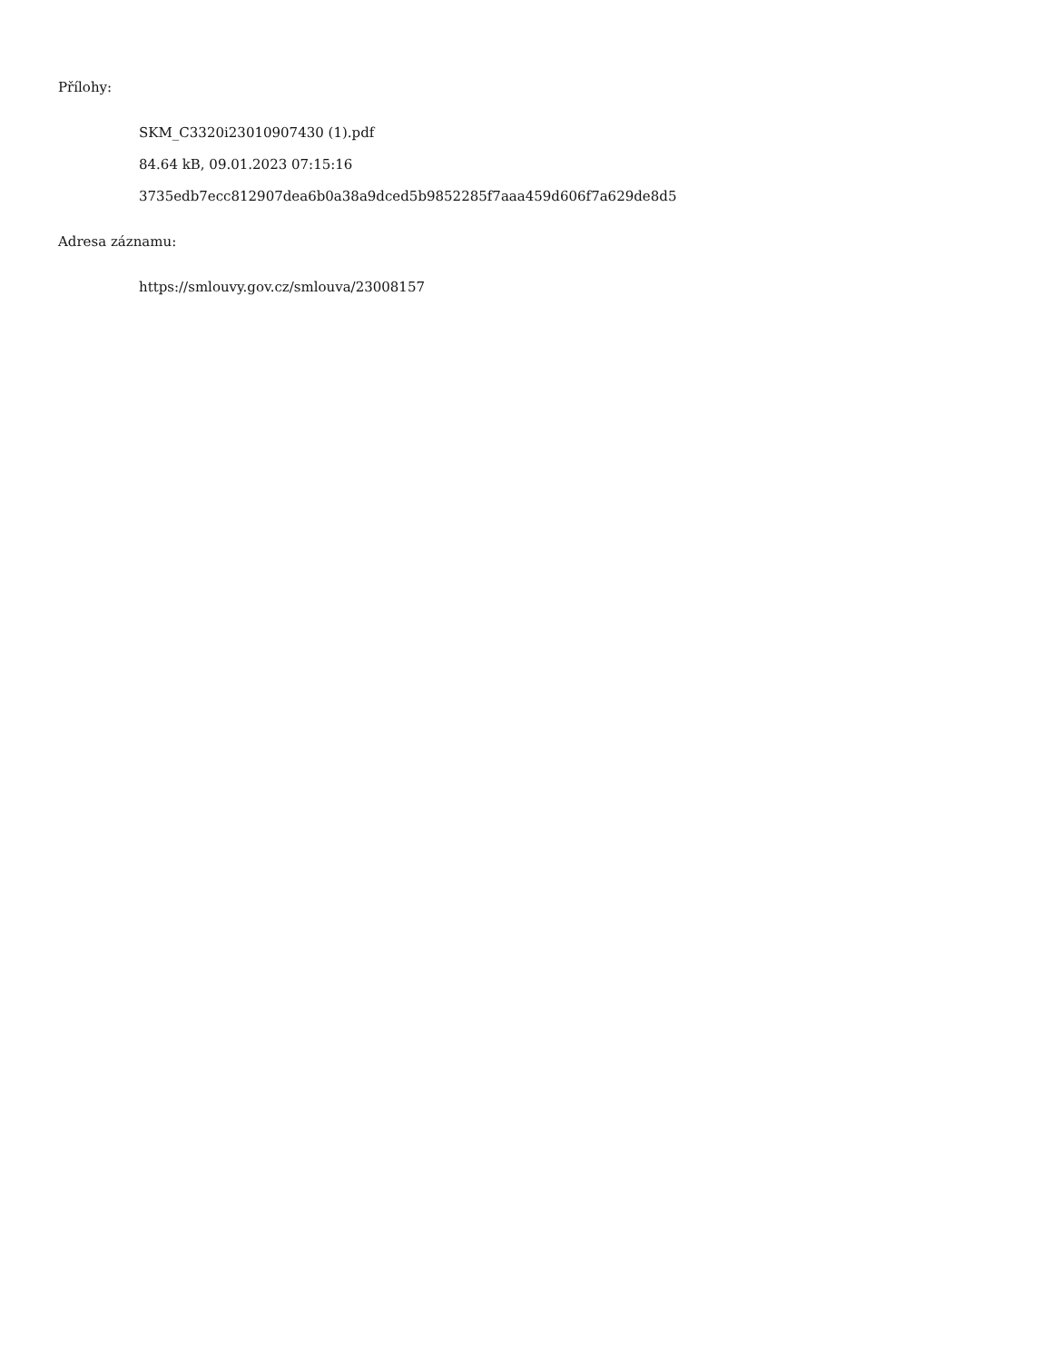Přílohy:
SKM_C3320i23010907430 (1).pdf
84.64 kB, 09.01.2023 07:15:16
3735edb7ecc812907dea6b0a38a9dced5b9852285f7aaa459d606f7a629de8d5
Adresa záznamu:
https://smlouvy.gov.cz/smlouva/23008157